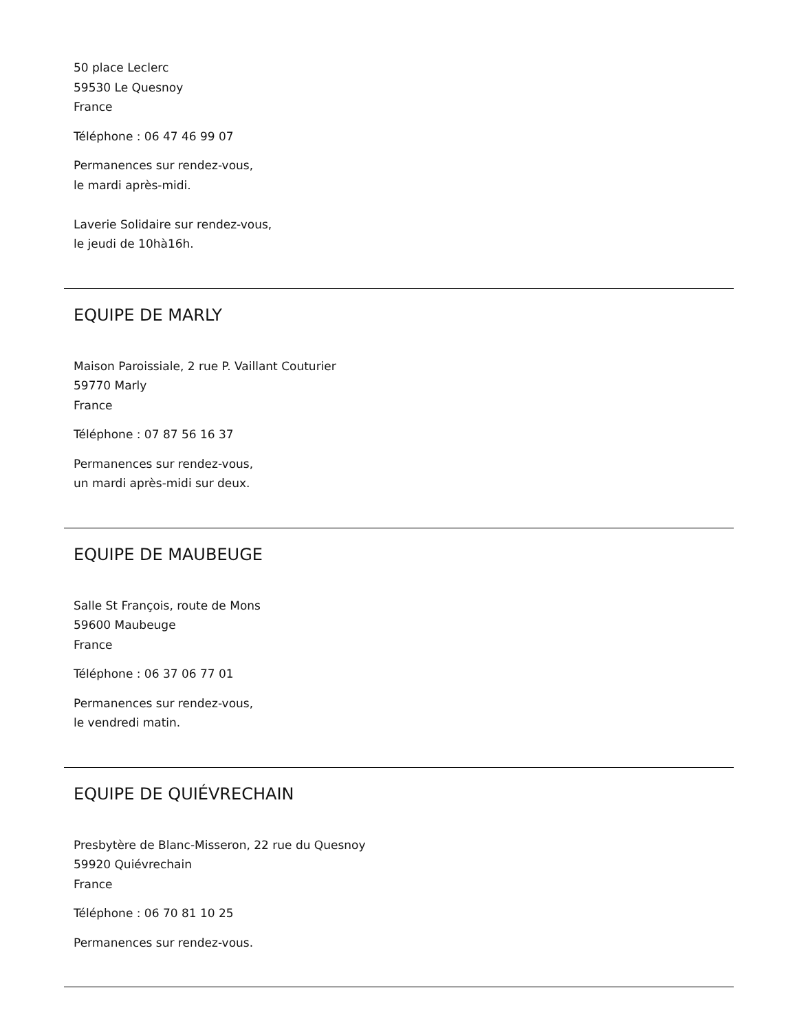50 place Leclerc
59530 Le Quesnoy
France
Téléphone : 06 47 46 99 07
Permanences sur rendez-vous,
le mardi après-midi.
Laverie Solidaire sur rendez-vous,
le jeudi de 10hà16h.
EQUIPE DE MARLY
Maison Paroissiale, 2 rue P. Vaillant Couturier
59770 Marly
France
Téléphone : 07 87 56 16 37
Permanences sur rendez-vous,
un mardi après-midi sur deux.
EQUIPE DE MAUBEUGE
Salle St François, route de Mons
59600 Maubeuge
France
Téléphone : 06 37 06 77 01
Permanences sur rendez-vous,
le vendredi matin.
EQUIPE DE QUIÉVRECHAIN
Presbytère de Blanc-Misseron, 22 rue du Quesnoy
59920 Quiévrechain
France
Téléphone : 06 70 81 10 25
Permanences sur rendez-vous.